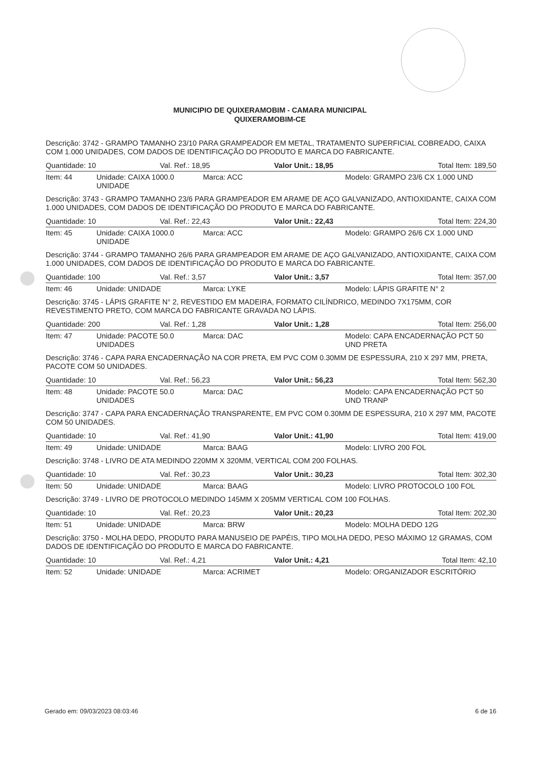MUNICIPIO DE QUIXERAMOBIM - CAMARA MUNICIPAL
QUIXERAMOBIM-CE
Descrição: 3742 - GRAMPO TAMANHO 23/10 PARA GRAMPEADOR EM METAL, TRATAMENTO SUPERFICIAL COBREADO, CAIXA COM 1.000 UNIDADES, COM DADOS DE IDENTIFICAÇÃO DO PRODUTO E MARCA DO FABRICANTE.
Quantidade: 10 Val. Ref.: 18,95 Valor Unit.: 18,95 Total Item: 189,50
Item: 44 Unidade: CAIXA 1000.0 UNIDADE Marca: ACC Modelo: GRAMPO 23/6 CX 1.000 UND
Descrição: 3743 - GRAMPO TAMANHO 23/6 PARA GRAMPEADOR EM ARAME DE AÇO GALVANIZADO, ANTIOXIDANTE, CAIXA COM 1.000 UNIDADES, COM DADOS DE IDENTIFICAÇÃO DO PRODUTO E MARCA DO FABRICANTE.
Quantidade: 10 Val. Ref.: 22,43 Valor Unit.: 22,43 Total Item: 224,30
Item: 45 Unidade: CAIXA 1000.0 UNIDADE Marca: ACC Modelo: GRAMPO 26/6 CX 1.000 UND
Descrição: 3744 - GRAMPO TAMANHO 26/6 PARA GRAMPEADOR EM ARAME DE AÇO GALVANIZADO, ANTIOXIDANTE, CAIXA COM 1.000 UNIDADES, COM DADOS DE IDENTIFICAÇÃO DO PRODUTO E MARCA DO FABRICANTE.
Quantidade: 100 Val. Ref.: 3,57 Valor Unit.: 3,57 Total Item: 357,00
Item: 46 Unidade: UNIDADE Marca: LYKE Modelo: LÁPIS GRAFITE N° 2
Descrição: 3745 - LÁPIS GRAFITE N° 2, REVESTIDO EM MADEIRA, FORMATO CILÍNDRICO, MEDINDO 7X175MM, COR REVESTIMENTO PRETO, COM MARCA DO FABRICANTE GRAVADA NO LÁPIS.
Quantidade: 200 Val. Ref.: 1,28 Valor Unit.: 1,28 Total Item: 256,00
Item: 47 Unidade: PACOTE 50.0 UNIDADES Marca: DAC Modelo: CAPA ENCADERNAÇÃO PCT 50 UND PRETA
Descrição: 3746 - CAPA PARA ENCADERNAÇÃO NA COR PRETA, EM PVC COM 0.30MM DE ESPESSURA, 210 X 297 MM, PRETA, PACOTE COM 50 UNIDADES.
Quantidade: 10 Val. Ref.: 56,23 Valor Unit.: 56,23 Total Item: 562,30
Item: 48 Unidade: PACOTE 50.0 UNIDADES Marca: DAC Modelo: CAPA ENCADERNAÇÃO PCT 50 UND TRANP
Descrição: 3747 - CAPA PARA ENCADERNAÇÃO TRANSPARENTE, EM PVC COM 0.30MM DE ESPESSURA, 210 X 297 MM, PACOTE COM 50 UNIDADES.
Quantidade: 10 Val. Ref.: 41,90 Valor Unit.: 41,90 Total Item: 419,00
Item: 49 Unidade: UNIDADE Marca: BAAG Modelo: LIVRO 200 FOL
Descrição: 3748 - LIVRO DE ATA MEDINDO 220MM X 320MM, VERTICAL COM 200 FOLHAS.
Quantidade: 10 Val. Ref.: 30,23 Valor Unit.: 30,23 Total Item: 302,30
Item: 50 Unidade: UNIDADE Marca: BAAG Modelo: LIVRO PROTOCOLO 100 FOL
Descrição: 3749 - LIVRO DE PROTOCOLO MEDINDO 145MM X 205MM VERTICAL COM 100 FOLHAS.
Quantidade: 10 Val. Ref.: 20,23 Valor Unit.: 20,23 Total Item: 202,30
Item: 51 Unidade: UNIDADE Marca: BRW Modelo: MOLHA DEDO 12G
Descrição: 3750 - MOLHA DEDO, PRODUTO PARA MANUSEIO DE PAPÉIS, TIPO MOLHA DEDO, PESO MÁXIMO 12 GRAMAS, COM DADOS DE IDENTIFICAÇÃO DO PRODUTO E MARCA DO FABRICANTE.
Quantidade: 10 Val. Ref.: 4,21 Valor Unit.: 4,21 Total Item: 42,10
Item: 52 Unidade: UNIDADE Marca: ACRIMET Modelo: ORGANIZADOR ESCRITÓRIO
Gerado em: 09/03/2023 08:03:46 6 de 16